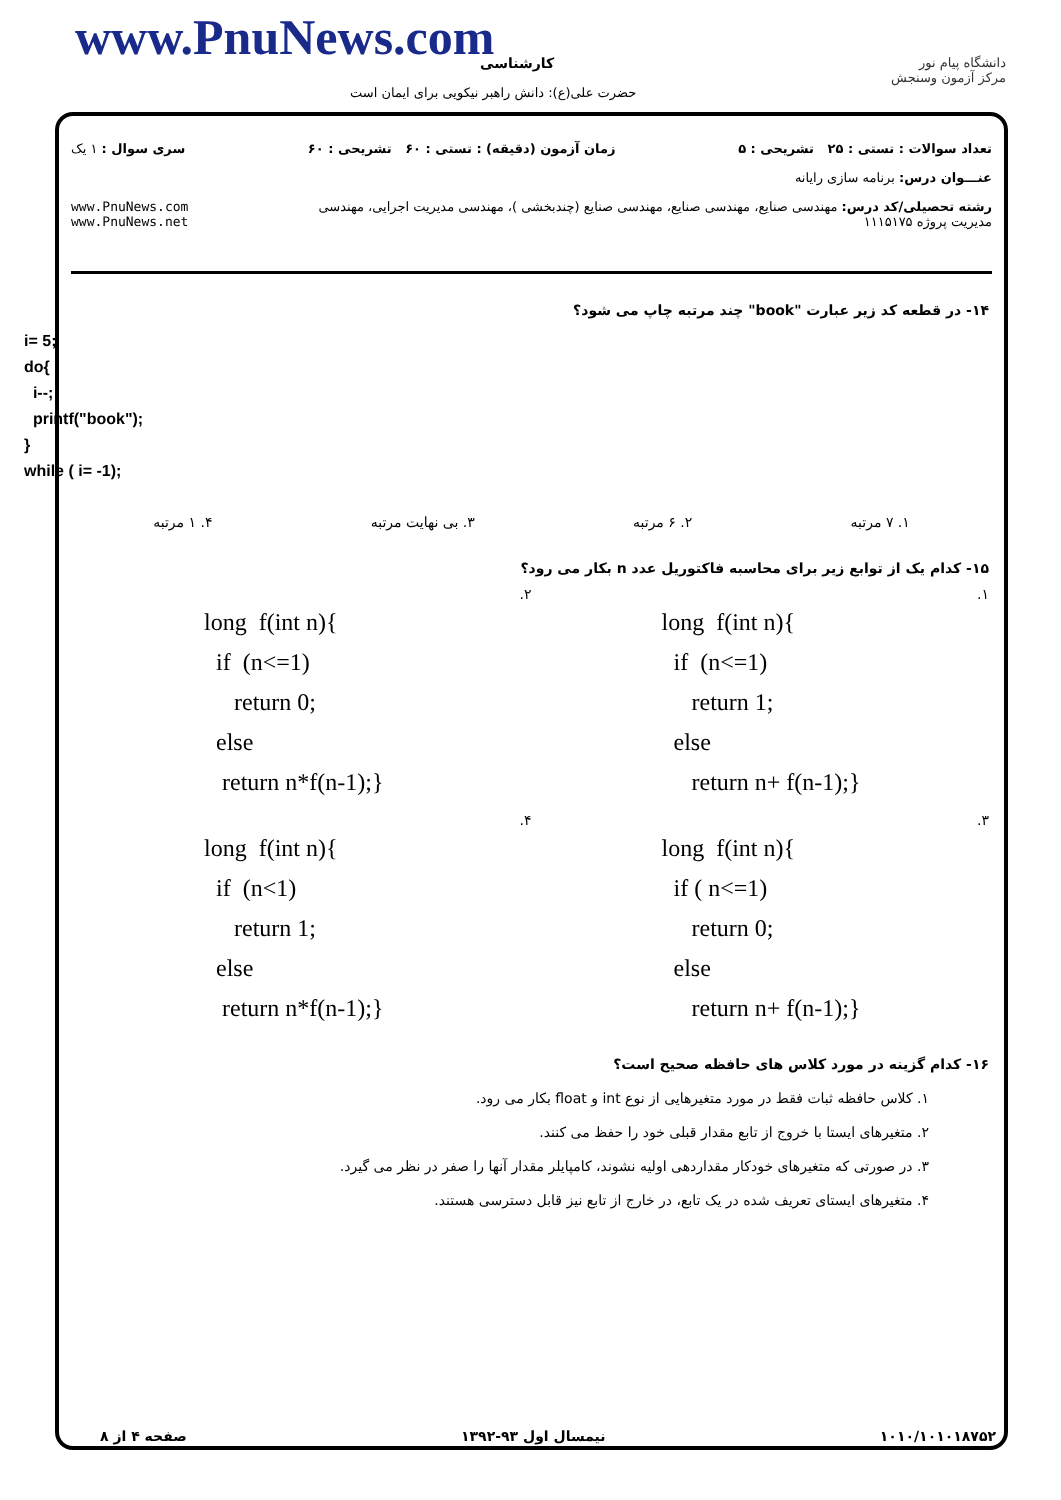www.PnuNews.com کارشناسی
حضرت علی(ع): دانش راهبر نیکویی برای ایمان است
دانشگاه پیام نور
مرکز آزمون وسنجش
تعداد سوالات : تستی : ۲۵ تشریحی : ۵ زمان آزمون (دقیقه) : تستی : ۶۰ تشریحی : ۶۰ سری سوال : ۱ یک
عنـــوان درس: برنامه سازی رایانه
رشته تحصیلی/کد درس: مهندسی صنایع، مهندسی صنایع، مهندسی صنایع (چندبخشی )، مهندسی مدیریت اجرایی، مهندسی مدیریت پروژه ۱۱۱۵۱۷۵ www.PnuNews.com www.PnuNews.net
۱۴- در قطعه کد زیر عبارت "book" چند مرتبه چاپ می شود؟
i= 5;
do{
i--;
printf("book");
}
while ( i= -1);
۱. ۷ مرتبه ۲. ۶ مرتبه ۳. بی نهایت مرتبه ۴. ۱ مرتبه
۱۵- کدام یک از توابع زیر برای محاسبه فاکتوریل عدد n بکار می رود؟
۱.
long  f(int n){
  if  (n<=1)
     return 1;
  else
     return n+ f(n-1);}
۲.
long  f(int n){
  if  (n<=1)
     return 0;
  else
   return n*f(n-1);}
۳.
long  f(int n){
  if ( n<=1)
     return 0;
  else
     return n+ f(n-1);}
۴.
long  f(int n){
  if  (n<1)
     return 1;
  else
   return n*f(n-1);}
۱۶- کدام گزینه در مورد کلاس های حافظه صحیح است؟
۱. کلاس حافظه ثبات فقط در مورد متغیرهایی از نوع int و float بکار می رود.
۲. متغیرهای ایستا با خروج از تابع مقدار قبلی خود را حفظ می کنند.
۳. در صورتی که متغیرهای خودکار مقداردهی اولیه نشوند، کامپایلر مقدار آنها را صفر در نظر می گیرد.
۴. متغیرهای ایستای تعریف شده در یک تابع، در خارج از تابع نیز قابل دسترسی هستند.
صفحه ۴ از ۸ نیمسال اول ۹۳-۱۳۹۲ ۱۰۱۰/۱۰۱۰۱۸۷۵۲